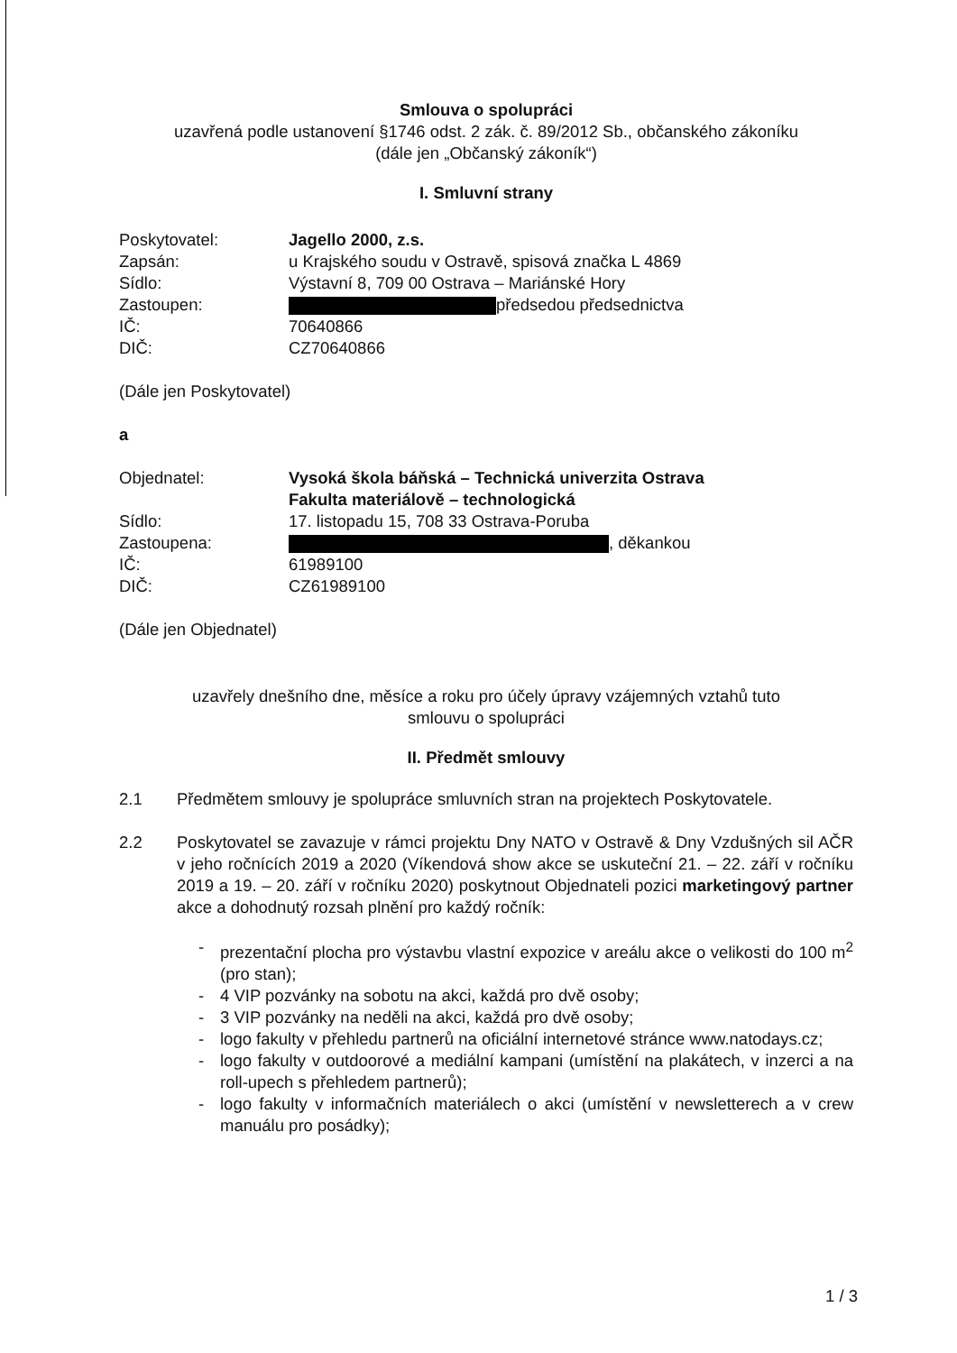Smlouva o spolupráci
uzavřená podle ustanovení §1746 odst. 2 zák. č. 89/2012 Sb., občanského zákoníku
(dále jen „Občanský zákoník“)
I. Smluvní strany
Poskytovatel: Jagello 2000, z.s.
Zapsán: u Krajského soudu v Ostravě, spisová značka L 4869
Sídlo: Výstavní 8, 709 00 Ostrava – Mariánské Hory
Zastoupen: předsedou předsednictva
IČ: 70640866
DIČ: CZ70640866
(Dále jen Poskytovatel)
a
Objednatel: Vysoká škola báňská – Technická univerzita Ostrava
Fakulta materiálově – technologická
Sídlo: 17. listopadu 15, 708 33 Ostrava-Poruba
Zastoupena: , děkankou
IČ: 61989100
DIČ: CZ61989100
(Dále jen Objednatel)
uzavřely dnešního dne, měsíce a roku pro účely úpravy vzájemných vztahů tuto
smlouvu o spolupráci
II. Předmět smlouvy
2.1 Předmětem smlouvy je spolupráce smluvních stran na projektech Poskytovatele.
2.2 Poskytovatel se zavazuje v rámci projektu Dny NATO v Ostravě & Dny Vzdušných sil AČR v jeho ročnících 2019 a 2020 (Víkendová show akce se uskuteční 21. – 22. září v ročníku 2019 a 19. – 20. září v ročníku 2020) poskytnout Objednateli pozici marketingový partner akce a dohodnutý rozsah plnění pro každý ročník:
- prezentační plocha pro výstavbu vlastní expozice v areálu akce o velikosti do 100 m<sup>2</sup> (pro stan);
- 4 VIP pozvánky na sobotu na akci, každá pro dvě osoby;
- 3 VIP pozvánky na neděli na akci, každá pro dvě osoby;
- logo fakulty v přehledu partnerů na oficiální internetové stránce www.natodays.cz;
- logo fakulty v outdoorové a mediální kampani (umístění na plakátech, v inzerci a na roll-upech s přehledem partnerů);
- logo fakulty v informačních materiálech o akci (umístění v newsletterech a v crew manuálu pro posádky);
1 / 3